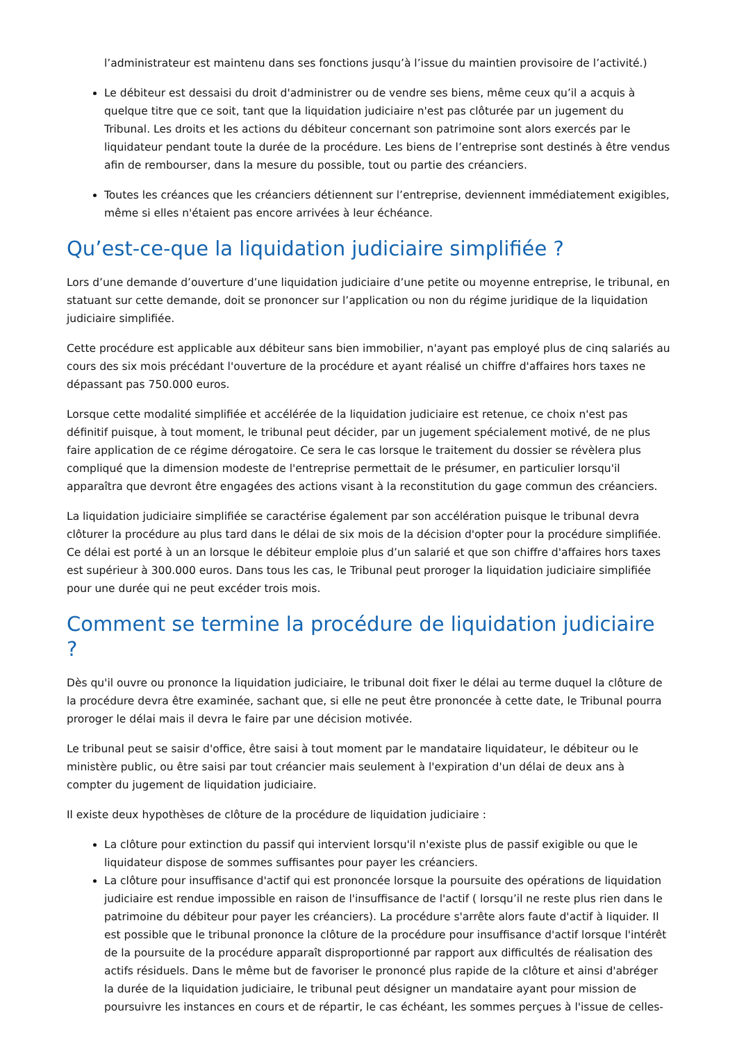l’administrateur est maintenu dans ses fonctions jusqu’à l’issue du maintien provisoire de l’activité.)
Le débiteur est dessaisi du droit d'administrer ou de vendre ses biens, même ceux qu’il a acquis à quelque titre que ce soit, tant que la liquidation judiciaire n'est pas clôturée par un jugement du Tribunal. Les droits et les actions du débiteur concernant son patrimoine sont alors exercés par le liquidateur pendant toute la durée de la procédure. Les biens de l’entreprise sont destinés à être vendus afin de rembourser, dans la mesure du possible, tout ou partie des créanciers.
Toutes les créances que les créanciers détiennent sur l’entreprise, deviennent immédiatement exigibles, même si elles n'étaient pas encore arrivées à leur échéance.
Qu’est-ce-que la liquidation judiciaire simplifiée ?
Lors d’une demande d’ouverture d’une liquidation judiciaire d’une petite ou moyenne entreprise, le tribunal, en statuant sur cette demande, doit se prononcer sur l’application ou non du régime juridique de la liquidation judiciaire simplifiée.
Cette procédure est applicable aux débiteur sans bien immobilier, n'ayant pas employé plus de cinq salariés au cours des six mois précédant l'ouverture de la procédure et ayant réalisé un chiffre d'affaires hors taxes ne dépassant pas 750.000 euros.
Lorsque cette modalité simplifiée et accélérée de la liquidation judiciaire est retenue, ce choix n'est pas définitif puisque, à tout moment, le tribunal peut décider, par un jugement spécialement motivé, de ne plus faire application de ce régime dérogatoire. Ce sera le cas lorsque le traitement du dossier se révèlera plus compliqué que la dimension modeste de l'entreprise permettait de le présumer, en particulier lorsqu'il apparaîtra que devront être engagées des actions visant à la reconstitution du gage commun des créanciers.
La liquidation judiciaire simplifiée se caractérise également par son accélération puisque le tribunal devra clôturer la procédure au plus tard dans le délai de six mois de la décision d'opter pour la procédure simplifiée. Ce délai est porté à un an lorsque le débiteur emploie plus d’un salarié et que son chiffre d'affaires hors taxes est supérieur à 300.000 euros. Dans tous les cas, le Tribunal peut proroger la liquidation judiciaire simplifiée pour une durée qui ne peut excéder trois mois.
Comment se termine la procédure de liquidation judiciaire ?
Dès qu'il ouvre ou prononce la liquidation judiciaire, le tribunal doit fixer le délai au terme duquel la clôture de la procédure devra être examinée, sachant que, si elle ne peut être prononcée à cette date, le Tribunal pourra proroger le délai mais il devra le faire par une décision motivée.
Le tribunal peut se saisir d'office, être saisi à tout moment par le mandataire liquidateur, le débiteur ou le ministère public, ou être saisi par tout créancier mais seulement à l'expiration d'un délai de deux ans à compter du jugement de liquidation judiciaire.
Il existe deux hypothèses de clôture de la procédure de liquidation judiciaire :
La clôture pour extinction du passif qui intervient lorsqu'il n'existe plus de passif exigible ou que le liquidateur dispose de sommes suffisantes pour payer les créanciers.
La clôture pour insuffisance d'actif qui est prononcée lorsque la poursuite des opérations de liquidation judiciaire est rendue impossible en raison de l'insuffisance de l'actif ( lorsqu’il ne reste plus rien dans le patrimoine du débiteur pour payer les créanciers). La procédure s'arrête alors faute d'actif à liquider. Il est possible que le tribunal prononce la clôture de la procédure pour insuffisance d'actif lorsque l'intérêt de la poursuite de la procédure apparaît disproportionné par rapport aux difficultés de réalisation des actifs résiduels. Dans le même but de favoriser le prononcé plus rapide de la clôture et ainsi d'abréger la durée de la liquidation judiciaire, le tribunal peut désigner un mandataire ayant pour mission de poursuivre les instances en cours et de répartir, le cas échéant, les sommes perçues à l'issue de celles-